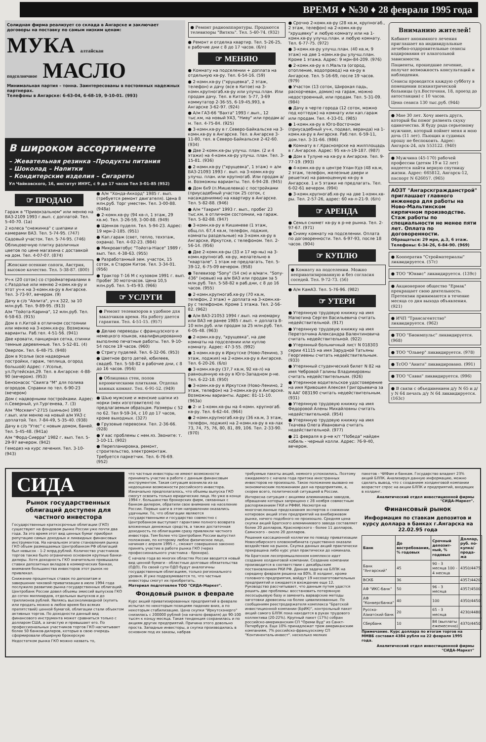ВРЕМЯ ♦ №30 ♦ 28 февраля 1995 года
Солидная фирма реализует со склада в Ангарске и заключает договоры на поставку по самым низким ценам:
МУКА алтайская
подсолнечное МАСЛО
Минимальная партия – тонна. Заинтересованы в постоянных надежных партнерах.
Телефоны в Ангарске: 6-63-04, 6-68-19, 9-10-01. (993)
В широком ассортименте
– Жевательная резинка –Продукты питания
– Шоколад – Напитки
– Кондитерские изделия – Сигареты
Ул Чайковского, 16, институт ИНУС, с 9 до 17 часов Тел 3-01-85 (952)
☞ ПРОДАЮ
Гараж в "Привокзальном" или меняю на ВАЗ-2109 1993 г.вып. с доплатой. Тел. 5-40-70. (1а)
2 колеса "снежинка" с шипами и камерами ВАЗ. Тел. 5-74-95. (747)
Садовый участок. Тел. 5-74-95. (746)
Облицовочную плитку различных цветов по цене магазина с доставкой на дом. Тел. 4-07-07. (874)
Женские осенние сапоги, Австрия, высокое качество. Тел. 5-38-87. (800)
Уч-к (20 соток) со стройматериалами в с.Раздолье или меняю 2-комн.кв-ру и этот уч-к на 3-комн.кв-ру в Ангарске. Тел. 3-73-97, вечером. (9)
Дачу в с/о "Аэлита", уч-к 322, за 10 млн.руб. Тел. 9-89-95. (913)
А/м "Тойота-Карина", 12 млн.руб. Тел. 6-58-63. (915)
Дом в п.Китой в отличном состоянии или меняю на 3-комн.кв-ру. Возможны варианты. Раб.тел. 4-51-56. (941)
Две кровати, панцирная сетка, спинки темные деревянные. Тел. 5-52-81. (4)
Оверлок. Тел. 6-48-75. (948)
Дом в Усолье (все надворные постройки, гараж, теплица, огород большой) Адрес: г.Усолье, ул.Путейская,29. Тел. в Ангарске: 4-88-90 (вечером). (953)
Бензонасос "Свияга "М" для полива огородов. Справки по тел. 6-90-23 (вечером)
Дом с надворными постройками. Адрес: п.Северный, ул.Тургенева, 7. (3)
А/м "Москвич"-2715 (шиньон) 1993 г.вып. или меняю на новый а/м УАЗ с доплатой. Тел. 7-84-49, 5-35-40. (938)
Дачу в с/о "Утес" с новым домом, баней. Тел. 5-45-48. (941а)
А/м "Форд-Сиерра" 1982 г. вып. Тел. 5-29-97 вечером. (942)
Гемодез на курс лечения. Тел. 3-10-(943)
● А/м "Хонда-Аккорд" 1985 г. вып. (требуется ремонт двигателя). Цена 8 млн.руб. Торг уместен. Тел. 3-00-88. (948а)
● 2-комн.кв-ру (94 кв-л, 1 этаж, 29 кв.м). Тел. 3-26-59, 3-00-88. (949)
● Щенков пуделя. Тел. 5-94-23. Адрес: 19 мрн-2-185. (951)
● Кап.гараж (свет, тепло, техэтаж, охрана). Тел. 4-02-23. (984)
● Микроавтобус "Тойота-Hiace" 1989 г. вып. Тел. 4-38-63. (955)
● Разработанный зем. участок, 15 соток, в Старом Китое. Тел. 3-34-01. (956)
● Трактор Т-16 М с кузовом 1991 г. вып. Пробег 30 моточасов. Цена 10,5 млн.руб. Тел. 5-45-93. (966)
☞ УСЛУГИ
● Ремонт телевизоров в удобное для заказчиков время. На работу дается гарантия. Тел. 4-51-15. (957)
● Делаю переводы с французского и немецкого языков, квалифицированно выполняю печатные работы. Тел. 9-10-54 после 19 часов. (960)
● Стригу пуделей. Тел. 6-32-06. (953)
● Цветное фото детей, юбилеев, свадеб. Тел. 5-58-82 в рабочие дни, с 8 до 16 часов. (956)
● Облицовка стен, полов керамическими плитками. Отделка ванных комнат. Тел. 6-91-52. (949)
● Шью мужские и женские шапки из норки (мех изготовителя) по предлагаемым образцам. Размеры с 52 по 62. Тел 9-59-34, с 10 до 17 часов, кроме выходных. (327)
● Грузовые перевозки. Тел. 2-36-66. (928)
● У вас проблемы с нем.яз. Звоните: т. 3-10-11. (902)
● Перепланировка, ремонт, строительство, электромонтаж. Требуется паркетчик. Тел. 6-76-69. (952)
● Ремонт радиоаппаратуры. Продаются телевизоры "Витязь". Тел. 5-40-74. (932)
● Ремонт и отделка квартир. Тел. 5-26-25, в рабочие дни с 8 до 17 часов. (6/п)
☞ МЕНЯЮ
● Комнату на подселении + доплата на отдельную кв-ру. Тел. 6-54-16. (59)
● 2-комн.кв-ру ("хрущевка", 2 этаж, телефон) и дачу (все в Китое) на 3-комн.крупногаб.кв-ру или улучш.план. Или продам дачу. Тел. в Китое: 5-77, 3-69 коммутатор 2-36-55, 6-19-45,993, в Ангарске 3-62-97. (924)
● А/м ГАЗ-66 "Вахта" 1993 г.вып., 12 тыс.км, на новый УАЗ, "Ниву" или продам а/м. Тел. 4-75-84. (925)
● 3-комн.кв-ру в г.Северо-Байкальске на 3-комн.кв-ру в Ангарске. Тел. в Ангарске 3-11-80, тел. в Северо-Байкальске 2-42-60. (934)
● Две 2-комн.кв-ры улучш. план. (2 и 4 этажи) на 4-комн.кв-ру улучш. план. Тел. 3-15-81. (936)
● 2-комн.кв-ру ("хрущевка", 1 этаж) + а/м ВАЗ-21093 1993 г. вып. на 3-комн.кв-ру улучш. план. или крупногаб. Или продам а/м. Возможны варианты. Тел. 6-94-28. (945)
● Дом 6х9 (п.Мишелевка) с постройками (приусадебный участок 25 соток, с насаждениями) на квартиру в Ангарске. Тел. 5-82-88. (946)
● А/м "Таврия" 1993 г. вып., пробег 23 тыс.км, в отличном состоянии, на гараж. Тел. 5-82-88. (947)
● 3-комн.кв-ру в Кишиневе (1 этаж, общ.пл. 67,4 кв.м, телефон, лоджия, комнаты раздельные) на 3-комн.кв-ру в Ангарске, Иркутске, с телефоном. Тел. 2-56-14. (956)
● Две 2-комн.кв-ры (33 и 17 мр-ны) на 3-комн.крупногаб. кв-ру, желательно в "квартале". 1 этаж не предлагать. Тел. 5-39-12, 6-75-09 вечером. (958)
● Телевизор "Sony" (54 см) и в/магн. "Sony-436" (новые) на а/м ВАЗ или продам за 5 млн.руб. Тел. 5-58-82 в раб.дни, с 8 до 16 часов. (955)
● 2-комн.крупногаб.кв-ру (70 кв.м, телефон, 2 этаж) + доплата на 3-комн.кв-ру с телефоном. Кроме 1 этажа. Тел. 2-56-82. (962)
● А/м ВАЗ-21053 1994 г.вып. на иномарку или ВАЗ не ранее 1985 г.вып. + доплата 8-10 млн.руб. или продам за 25 млн.руб. Тел. 6-05-48. (963)
● 2-комн.кв-ру, "хрущевка", на две комнаты на подселении или куплю комнату. Адрес: 47-3-55. (992)
● 1-комн.кв-ру в Иркутске (Ново-Ленино, 3 этаж, лоджия) на 2-комн.кв-ру в Ангарске. Тел. 6-20-26. (6/о)
● 3-комн.кв-ру (37,7 кв.м, 92 кв-л) на равноценную кв-ру в Юго-Западном р-не. Тел. 6-22-18. (950)
● 3-комн.кв-ру в Иркутске (Ново-Ленино, 2 этаж, телефон) на 3-комн.кв-ру в Ангарске. Возможны варианты. Адрес: 81-11-10. (963а)
● 2- и 1-комн.кв-ры на 4-комн. крупногаб. кв-ру. Тел. 6-62-44. (964)
● 2-комн.крупногаб.кв-ру (36 кв.м, 3 этаж, телефон, лоджия) на 2-комн.кв-ру в кв-лах 73, 74, 75, 76, 80, 81, 89, 106. Тел. 2-33-90. (970)
● Срочно 2-комн.кв-ру (28 кв.м, крупногаб., 2 этаж, телефон) на 2-комн.кв-ру "хрущевку" и любую комнату или на 1-комн.кв-ру улучш.план. и любую комнату. Тел. 6-77-75. (972)
● 3-комн.кв-ру улучш.план. (40 кв.м, 9 этаж) на две 1-комн.кв-ры улучш.план. Кроме 1 этажа. Адрес: 9 мрн-84-209. (976)
● 2-комн.кв-ру в п.Мальта (огород, отопление, водопровод) на кв-ру в Ангарске. Тел. 5-16-69, после 19 часов. (979)
● Участок (13 соток, Широкая падь, раскорчеван, домик) на гараж, можно недостроенный, или продам. Тел. 5-31-09. (984)
● Дачу в черте города (12 соток, можно под коттедж) на комнату или кап.гараж или продам. Тел. 4-33-01. (985)
● 1-комн.кв-ру в Юго-Восточном (приусадебный уч-к, подвал, веранда) на 1-комн.кв-ру в Ангарске. Раб.тел. 6-59-11, дом.тел. 3-31-66. (986)
● Комнату в г.Красноярске на жилплощадь в г.Ангарске. Адрес: 95 кв-л-19-187. (987)
● Дом в Тулуне на кв-ру в Ангарске. Тел. 9-77-19. (993)
● 4-комн.кв-ру в центре Улан-Удэ (48 кв.м, 2 этаж, телефон, железные двери и решетки) на равноценную кв-ру в Ангарске. 1 и 5 этажи не предлагать. Тел. 6-02-61 вечером. (994)
● 3-комн.крупногаб.кв-ру на две 1-комн.кв-ры. Тел. 2-57-26, адрес: 60 кв-л-21-9. (6/п)
☞ АРЕНДА
● Семья снимет кв-ру в р-не рынка. Тел. 2-97-67. (971)
● Сниму комнату на подселении. Оплата по договоренности. Тел. 6-97-93, после 18 часов. (904)
☞ КУПЛЮ
● Комнату на подселении. Можно неприватизированную и без согласия соседей. Тел. 9-72-73. (56)
● А/м КамАЗ. Тел. 5-76-96. (982)
☞ УТЕРИ
● Утерянную трудовую книжку на имя Мапютина Сергея Васильевича считать недействительной. (917)
● Утерянную трудовую книжку на имя Перетолчина Александра Валентиновича считать недействительной. (922)
● Утерянный больничный лист N 018303 серии 41115 на имя Зарудной Татьяны Георгиевны считать недействительным. (933)
● Утерянный студенческий билет N 82 на имя Чебровой Галины Владимировны считать недействительным. (926)
● Утерянное водительское удостоверение на имя Кривошея Алексея Григорьевича за N ААГ 083190 считать недействительным. (931)
● Утерянную трудовую книжку на имя Федоровой Алены Михайловны считать недействительной. (954)
● Утерянную трудовую книжку на имя Ткачева Олега Ивановича считать недействительной. (977)
● 21 февраля в р-не к/т "Победа" найден кобель - черный колли. Адрес: 76-9-40, вечером.
Вниманию жителей!
Кабинет анонимного лечения приглашает на индивидуальные лечебно-оздоровительные сеансы кодирования от алкогольной зависимости.
Пациенты, прошедшие лечение, получат возможность консультаций и наблюдения.
Сеансы проводятся каждую субботу в помещении психиатрической больницы (ул.Восточная, 18, проезд до автостанции) с 10 часов.
Цена сеанса 130 тыс.руб. (944)
● Мне 30 лет. Хочу иметь друга, который бы помог развеять скуку одиночества. Я буду рада серьезному мужчине, который поймет меня и мою дочь (11 лет). Пьющих и судимых прошу не беспокоить. Адрес: Ангарск-24, п/п 553122. (940)
● Мужчина (45-170) рабочей профессии (детям 19 и 12 лет) надеется найти верную спутницу жизни. Адрес: 665812, Ангарск-12, паспорт N 626057. (965)
АОЗТ "Ангарскгражданстрой" приглашает главного инженера для работы на Ново-Мальтинском кирпичном производстве. Стаж работы по специальности не менее пяти лет. Оплата по договоренности.
Обращаться: 29 мрн, д.3, 6 этаж. Телефоны: 6-34-26, 6-84-90. (969)
● Кооператив "Стройматериалы" ликвидируется. (57с)
● ТОО "Юнвис" ликвидируется. (139с)
● Акционерное общество "Ермак" прекращает свою деятельность. Претензии принимаются в течение месяца со дня выхода объявления. (921)
● ИЧП "Трансагентство" ликвидируется. (962)
● ТОО "Биоимпульс" ликвидируется. (968)
● ТОО "Ольвер" ликвидируется. (978)
● ТсОО "Анита" ликвидировано. (991)
● ТОО "Савва" ликвидируется. (996)
● В связи с объединением д/у N 65 и д/у N 64 печать д/у N 64 ликвидируется. (163с)
СИДА
Рынок государственных облигаций доступен для частного инвестора
Государственные краткосрочные облигации (ГКО) существуют на фондовом рынке России уже почти два года. За это время этот вид ценных бумаг приобрел репутацию самых доходных и ликвидных финансовых инструментов. На начальном этапе становления рынка ГКО объем размещаемых Центробанком РФ облигаций был невысок - 1-2 млрд.рублей. Количество участников торгов также было ограничено основном крупные банки-дилеры. Хотя доходность ГКО значительно превышала ставки депозитных вкладов в коммерческих банках, внимания большинства инвесторов этот рынок не привлекал.
Снижение процентных ставок по депозитам и завершение чековой приватизации в июле 1994 года послужило развитию рынка государственных облигаций. Центробанк России довел объемы эмиссий выпусков ГКО до сотен миллиардов, отдельных выпусков и до триллионов рублей. Являясь высоколиквидной (купить или продать можно в любое время без всяких препятствий) ценной бумагой, облигации стали объектом активных торгов. По доходности данный вид финансового инструмента может сравниться только с долларом США, а зачастую и превышает его. По профессиональных участников торгов ГКО насчитывает более 50 банков-дилеров, которые в свою очередь сформировали обширную брокерскую
Недостатком рынка ГКО можно назвать то,
что частные инвесторы не имеют возможности принимать участие в работе с данным финансовым инструментом. Такая ситуация возникла из-за недооценки возможности российского инвестора. Изначально предполагалось, что объемы выпуска ГКО смогут освоить только юридические лица. Но уже в конце 1994 г. большинство брокерских фирм, связанных с банком-дилером, обратили свое внимание на население России. Первые шаги в этом направлении оказались удачными. То, что облигации являются государственными и государство совместно с Центробанком выступают гарантами полного возврата вложенных денежных средств, а также достаточная доходность по облигациям сразу привлекли частного инвестора. Тем более что Центробанк России выпустил положение, по которому любое физическое лицо, начиная с апреля 1995 г., сможет совершенно законно принять участие в работе рынка ГКО (через профессионального участника - брокера).
С начала года во многих областях России вводится новый вид ценной бумаги - областные долговые обязательства (ОДО). По своей сути ОДО будут аналогичны государственным облигациям, только регионального уровня. И уже подразумевается то, что частные инвесторы смогут их приобретать.
Материал подготовлен ТОО "СИДА-Маркет".
Фондовый рынок в феврале
Курс акций приватизированных предприятий в феврале испытал по некоторым позициям падение вниз, а по некоторым стабилизацию. Цена скупки "Иркутскэнерго" снизилась с 200000 рублей (на начало февраля) до 90-100 тысяч к концу месяца. Такая тенденция сохранилась и по акциям других предприятий. Причина этого довольно проста. Западные инвесторы, а скупка производилась в основном под их заказы, набрав
требуемые пакеты акций, немного успокоились. Поэтому ожидаемого с начала года притока иностранных инвесторов не произошло. Такое положение вызвано не экономическим положением дел на предприятиях, а, скорее всего, политической ситуацией в России.
Интересна ситуация с акциями алюминиевых заводов, обращение которых запрещено с 28 ноября совместным распоряжением ГКИ и РФФИ. Несмотря на многочисленные предсказания экспертов о снижении котировок акций этих предприятий на внебиржевом рынке, ничего подобного не произошло. Средняя цена скупки акций Братского алюминиевого завода составляет более 20 долларов, Красноярского - более 11 долларов, Саянского - около 20 долларов.
Решения кассационной коллегии по поводу приватизации Новосибирского оловокомбината существенно оказали воздействие на рынок. Скупка данных акций практически прекращена либо курс упал практически до номинала.
На Братском лесопромышленном комплексе идет создание холдинговой компании. Создание компании производится в соответствии с декабрьским постановлением РКИ РФ. Данная задача на БЛПК на середину февраля решена на 80%. В холдинг, кроме головного предприятия, войдут 19 несозаготовительных предприятий и ожидается вхождение еще 12. Руководство рассчитывает, что данным путем удастся решить две проблемы: восстановить потерянную лесосырьевую базу и заменить варварские методы заготовки древесины на более цивилизованные. По сообщениям реестродержателя комплекса "Братской инвестиционной компании (БрИК)", контрольный пакет акций самого БЛПК пока находится в руках трудового коллектива (20-22%). Крупный пакет (17%) собран российско-американским СП "Ореми Вуд" из Санкт-Петербурга. Еще 10% принадлежат трем американским компаниям, 7% российско-французскому СП "Континенталь-инвест". несколько мелких
пакетов - ЧИФам и банкам. Государство владеет 23% акций БЛПК. Анализируя данную информацию, можно сделать вывод, что с созданием холдинговой компании возрастет спрос на акции БЛПК и предприятий, входящих в холдинг.
Аналитический отдел инвестиционной фирмы "СИДА-Маркет".
Финансовый рынок
Информация по ставкам депозитов и курсу доллара в банках г.Ангарска на 22.02.95 года
| Банк | До востребования, % годовых | Срочный депозит-ный, % годовых | Доллар, руб. по-купка/прода-жа |
| --- | --- | --- | --- |
| Банк "Ангарский" | 45 | 90 - 3 месяца 100 - 4 месяца | 4350/4475 |
| ВСКБ | 36 | | 4357/4420 |
| АФ "ИКС-банк" | 50 | 96 - 3 месяца | 4357/4500 |
| АФ "Конверсбанка" | 40 | 100 | 4350/4450 |
| Русско-Азиатский банк | 20 | 65 - 3 месяца | 4230/4480 |
| Сбербанк | 10 | 84 (выплаты ежемесячно) | 4370/4450 |
Примечание. Курс доллара по итогам торгов на ММВБ составил 4384 рубля на 22 февраля 1995 года.
Аналитический отдел инвестиционной фирмы "СИДА-Маркет"